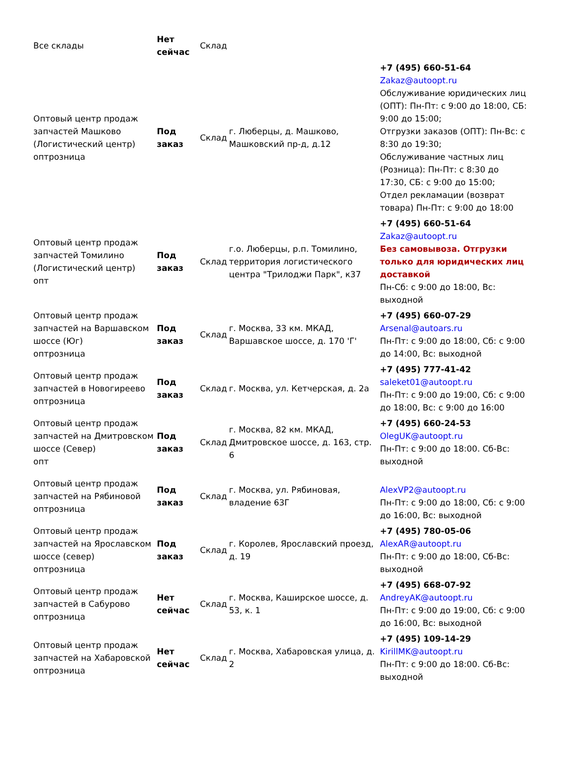| Все склады | Нет сейчас | Склад | | |
| Оптовый центр продаж запчастей Машково (Логистический центр) оптрозница | Под заказ | Склад | г. Люберцы, д. Машково, Машковский пр-д, д.12 | +7 (495) 660-51-64 Zakaz@autoopt.ru Обслуживание юридических лиц (ОПТ): Пн-Пт: с 9:00 до 18:00, СБ: 9:00 до 15:00; Отгрузки заказов (ОПТ): Пн-Вс: с 8:30 до 19:30; Обслуживание частных лиц (Розница): Пн-Пт: с 8:30 до 17:30, СБ: с 9:00 до 15:00; Отдел рекламации (возврат товара) Пн-Пт: с 9:00 до 18:00 |
| Оптовый центр продаж запчастей Томилино (Логистический центр) опт | Под заказ | Склад | г.о. Люберцы, р.п. Томилино, территория логистического центра "Трилоджи Парк", к37 | +7 (495) 660-51-64 Zakaz@autoopt.ru Без самовывоза. Отгрузки только для юридических лиц доставкой Пн-Сб: с 9:00 до 18:00, Вс: выходной |
| Оптовый центр продаж запчастей на Варшавском шоссе (Юг) оптрозница | Под заказ | Склад | г. Москва, 33 км. МКАД, Варшавское шоссе, д. 170 'Г' | +7 (495) 660-07-29 Arsenal@autoars.ru Пн-Пт: с 9:00 до 18:00, Сб: с 9:00 до 14:00, Вс: выходной |
| Оптовый центр продаж запчастей в Новогиреево оптрозница | Под заказ | Склад | г. Москва, ул. Кетчерская, д. 2а | +7 (495) 777-41-42 saleket01@autoopt.ru Пн-Пт: с 9:00 до 19:00, Сб: с 9:00 до 18:00, Вс: с 9:00 до 16:00 |
| Оптовый центр продаж запчастей на Дмитровском шоссе (Север) опт | Под заказ | Склад | г. Москва, 82 км. МКАД, Дмитровское шоссе, д. 163, стр. 6 | +7 (495) 660-24-53 OlegUK@autoopt.ru Пн-Пт: с 9:00 до 18:00. Сб-Вс: выходной |
| Оптовый центр продаж запчастей на Рябиновой оптрозница | Под заказ | Склад | г. Москва, ул. Рябиновая, владение 63Г | AlexVP2@autoopt.ru Пн-Пт: с 9:00 до 18:00, Сб: с 9:00 до 16:00, Вс: выходной |
| Оптовый центр продаж запчастей на Ярославском шоссе (север) оптрозница | Под заказ | Склад | г. Королев, Ярославский проезд, д. 19 | +7 (495) 780-05-06 AlexAR@autoopt.ru Пн-Пт: с 9:00 до 18:00, Сб-Вс: выходной |
| Оптовый центр продаж запчастей в Сабурово оптрозница | Нет сейчас | Склад | г. Москва, Каширское шоссе, д. 53, к. 1 | +7 (495) 668-07-92 AndreyAK@autoopt.ru Пн-Пт: с 9:00 до 19:00, Сб: с 9:00 до 16:00, Вс: выходной |
| Оптовый центр продаж запчастей на Хабаровской оптрозница | Нет сейчас | Склад | г. Москва, Хабаровская улица, д. 2 | +7 (495) 109-14-29 KirillMK@autoopt.ru Пн-Пт: с 9:00 до 18:00. Сб-Вс: выходной |